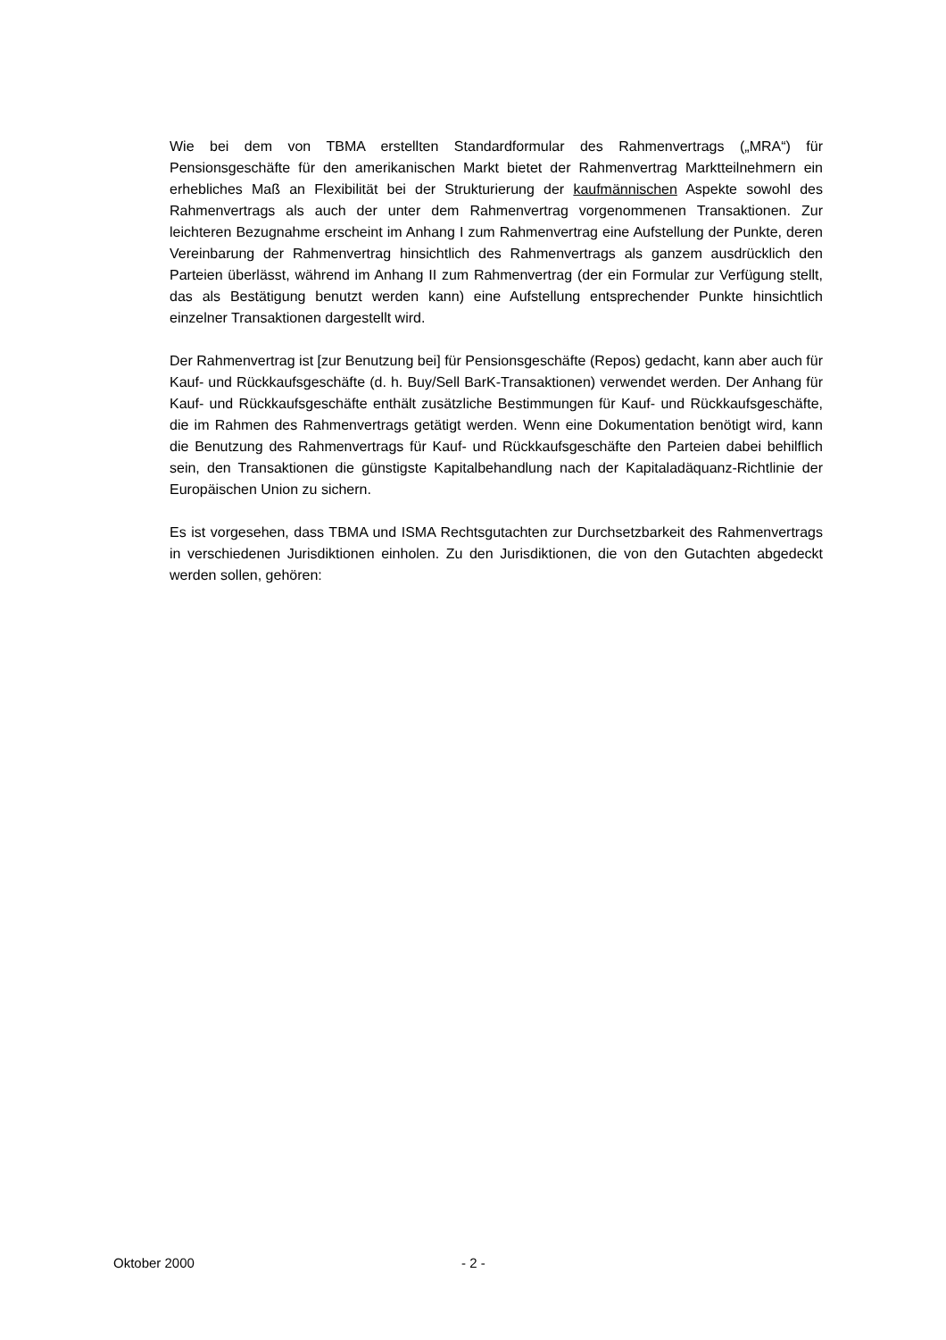Wie bei dem von TBMA erstellten Standardformular des Rahmenvertrags („MRA“) für Pensionsgeschäfte für den amerikanischen Markt bietet der Rahmenvertrag Marktteilnehmern ein erhebliches Maß an Flexibilität bei der Strukturierung der kaufmännischen Aspekte sowohl des Rahmenvertrags als auch der unter dem Rahmenvertrag vorgenommenen Transaktionen. Zur leichteren Bezugnahme erscheint im Anhang I zum Rahmenvertrag eine Aufstellung der Punkte, deren Vereinbarung der Rahmenvertrag hinsichtlich des Rahmenvertrags als ganzem ausdrücklich den Parteien überlässt, während im Anhang II zum Rahmenvertrag (der ein Formular zur Verfügung stellt, das als Bestätigung benutzt werden kann) eine Aufstellung entsprechender Punkte hinsichtlich einzelner Transaktionen dargestellt wird.
Der Rahmenvertrag ist [zur Benutzung bei] für Pensionsgeschäfte (Repos) gedacht, kann aber auch für Kauf- und Rückkaufsgeschäfte (d. h. Buy/Sell BarK-Transaktionen) verwendet werden. Der Anhang für Kauf- und Rückkaufsgeschäfte enthält zusätzliche Bestimmungen für Kauf- und Rückkaufsgeschäfte, die im Rahmen des Rahmenvertrags getätigt werden. Wenn eine Dokumentation benötigt wird, kann die Benutzung des Rahmenvertrags für Kauf- und Rückkaufsgeschäfte den Parteien dabei behilflich sein, den Transaktionen die günstigste Kapitalbehandlung nach der Kapitaladäquanz-Richtlinie der Europäischen Union zu sichern.
Es ist vorgesehen, dass TBMA und ISMA Rechtsgutachten zur Durchsetzbarkeit des Rahmenvertrags in verschiedenen Jurisdiktionen einholen. Zu den Jurisdiktionen, die von den Gutachten abgedeckt werden sollen, gehören:
Oktober 2000 - 2 -